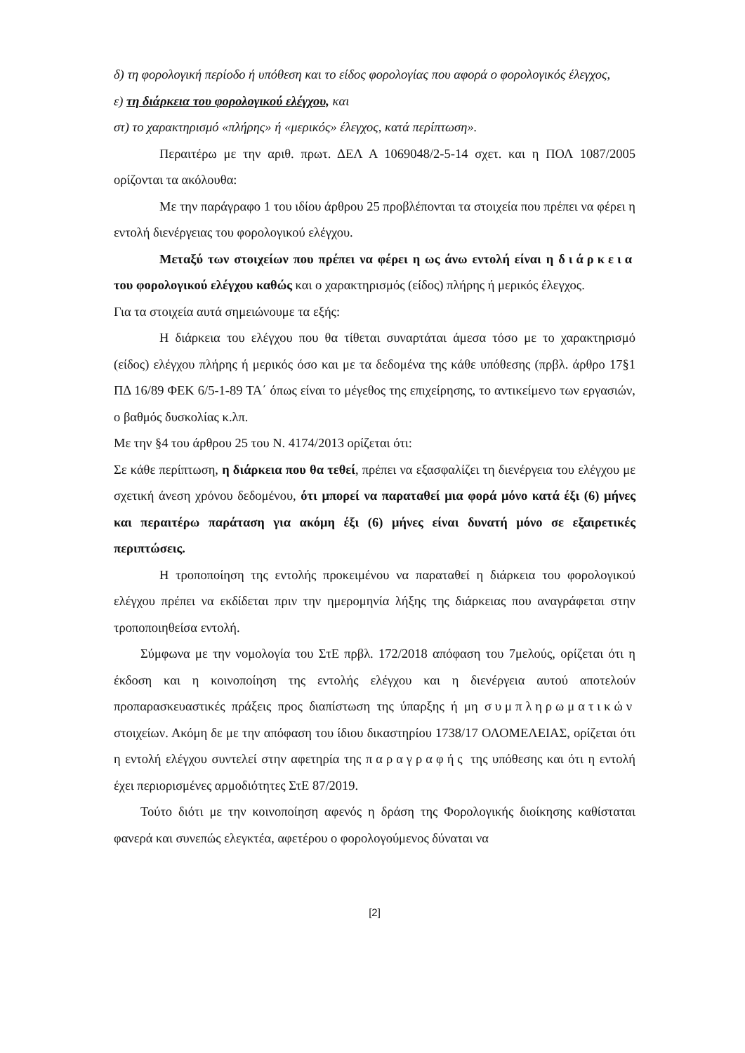δ) τη φορολογική περίοδο ή υπόθεση και το είδος φορολογίας που αφορά ο φορολογικός έλεγχος,
ε) τη διάρκεια του φορολογικού ελέγχου, και
στ) το χαρακτηρισμό «πλήρης» ή «μερικός» έλεγχος, κατά περίπτωση».
Περαιτέρω με την αριθ. πρωτ. ΔΕΛ Α 1069048/2-5-14 σχετ. και η ΠΟΛ 1087/2005 ορίζονται τα ακόλουθα:
Με την παράγραφο 1 του ιδίου άρθρου 25 προβλέπονται τα στοιχεία που πρέπει να φέρει η εντολή διενέργειας του φορολογικού ελέγχου.
Μεταξύ των στοιχείων που πρέπει να φέρει η ως άνω εντολή είναι η διάρκεια του φορολογικού ελέγχου καθώς και ο χαρακτηρισμός (είδος) πλήρης ή μερικός έλεγχος.
Για τα στοιχεία αυτά σημειώνουμε τα εξής:
Η διάρκεια του ελέγχου που θα τίθεται συναρτάται άμεσα τόσο με το χαρακτηρισμό (είδος) ελέγχου πλήρης ή μερικός όσο και με τα δεδομένα της κάθε υπόθεσης (πρβλ. άρθρο 17§1 ΠΔ 16/89 ΦΕΚ 6/5-1-89 ΤΑ΄ όπως είναι το μέγεθος της επιχείρησης, το αντικείμενο των εργασιών, ο βαθμός δυσκολίας κ.λπ.
Με την §4 του άρθρου 25 του Ν. 4174/2013 ορίζεται ότι:
Σε κάθε περίπτωση, η διάρκεια που θα τεθεί, πρέπει να εξασφαλίζει τη διενέργεια του ελέγχου με σχετική άνεση χρόνου δεδομένου, ότι μπορεί να παραταθεί μια φορά μόνο κατά έξι (6) μήνες και περαιτέρω παράταση για ακόμη έξι (6) μήνες είναι δυνατή μόνο σε εξαιρετικές περιπτώσεις.
Η τροποποίηση της εντολής προκειμένου να παραταθεί η διάρκεια του φορολογικού ελέγχου πρέπει να εκδίδεται πριν την ημερομηνία λήξης της διάρκειας που αναγράφεται στην τροποποιηθείσα εντολή.
Σύμφωνα με την νομολογία του ΣτΕ πρβλ. 172/2018 απόφαση του 7μελούς, ορίζεται ότι η έκδοση και η κοινοποίηση της εντολής ελέγχου και η διενέργεια αυτού αποτελούν προπαρασκευαστικές πράξεις προς διαπίστωση της ύπαρξης ή μη συμπληρωματικών στοιχείων. Ακόμη δε με την απόφαση του ίδιου δικαστηρίου 1738/17 ΟΛΟΜΕΛΕΙΑΣ, ορίζεται ότι η εντολή ελέγχου συντελεί στην αφετηρία της παραγραφής της υπόθεσης και ότι η εντολή έχει περιορισμένες αρμοδιότητες ΣτΕ 87/2019.
Τούτο διότι με την κοινοποίηση αφενός η δράση της Φορολογικής διοίκησης καθίσταται φανερά και συνεπώς ελεγκτέα, αφετέρου ο φορολογούμενος δύναται να
[2]